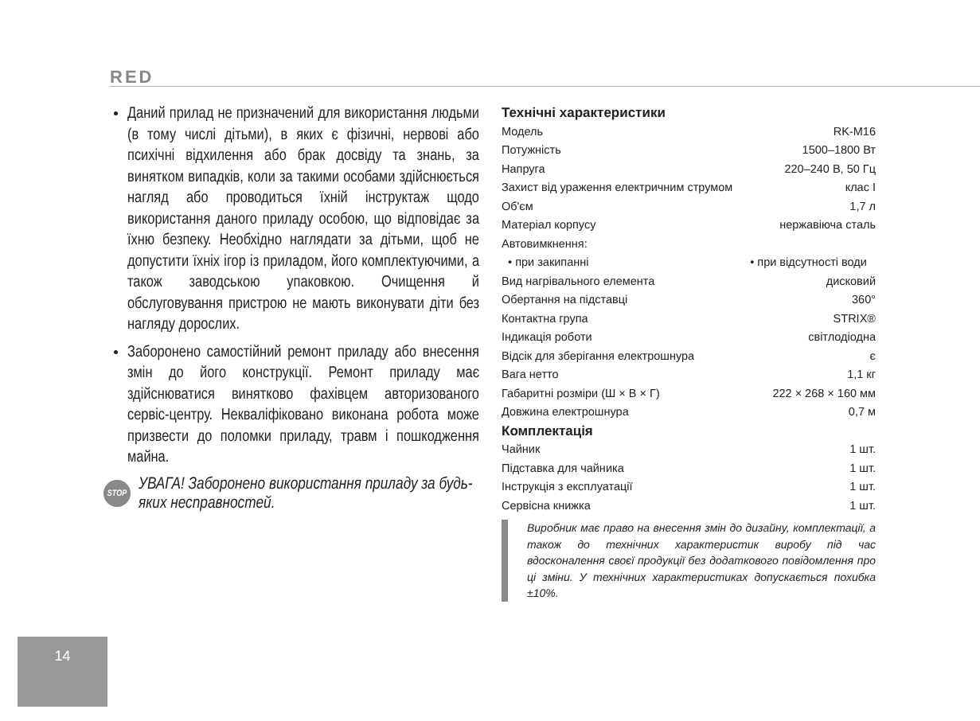RED
Даний прилад не призначений для використання людьми (в тому числі дітьми), в яких є фізичні, нервові або психічні відхилення або брак досвіду та знань, за винятком випадків, коли за такими особами здійснюється нагляд або проводиться їхній інструктаж щодо використання даного приладу особою, що відповідає за їхню безпеку. Необхідно наглядати за дітьми, щоб не допустити їхніх ігор із приладом, його комплектуючими, а також заводською упаковкою. Очищення й обслуговування пристрою не мають виконувати діти без нагляду дорослих.
Заборонено самостійний ремонт приладу або внесення змін до його конструкції. Ремонт приладу має здійснюватися винятково фахівцем авторизованого сервіс-центру. Некваліфіковано виконана робота може призвести до поломки приладу, травм і пошкодження майна.
STOP УВАГА! Заборонено використання приладу за будь-яких несправностей.
Технічні характеристики
| Модель | RK-M16 |
| Потужність | 1500–1800 Вт |
| Напруга | 220–240 В, 50 Гц |
| Захист від ураження електричним струмом | клас I |
| Об'єм | 1,7 л |
| Матеріал корпусу | нержавіюча сталь |
| Автовимкнення: | |
| • при закипанні | • при відсутності води |
| Вид нагрівального елемента | дисковий |
| Обертання на підставці | 360° |
| Контактна група | STRIX® |
| Індикація роботи | світлодіодна |
| Відсік для зберігання електрошнура | є |
| Вага нетто | 1,1 кг |
| Габаритні розміри (Ш × В × Г) | 222 × 268 × 160 мм |
| Довжина електрошнура | 0,7 м |
Комплектація
| Чайник | 1 шт. |
| Підставка для чайника | 1 шт. |
| Інструкція з експлуатації | 1 шт. |
| Сервісна книжка | 1 шт. |
Виробник має право на внесення змін до дизайну, комплектації, а також до технічних характеристик виробу під час вдосконалення своєї продукції без додаткового повідомлення про ці зміни. У технічних характеристиках допускається похибка ±10%.
14